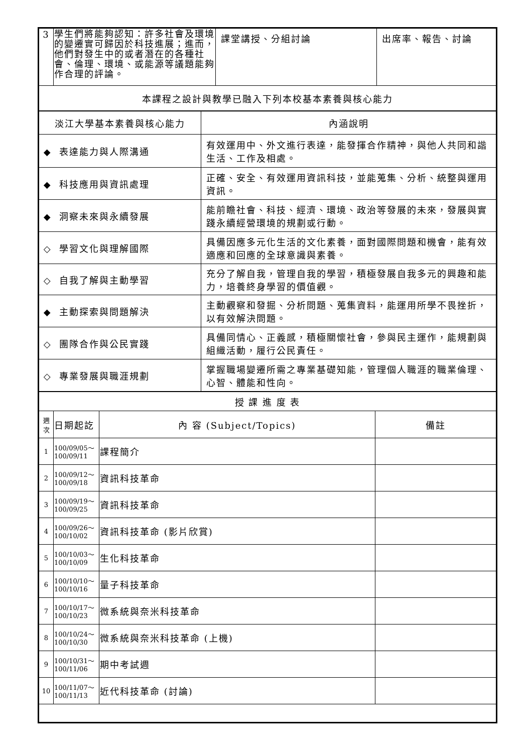| 3 | 學生們將能夠認知：許多社會及環境的變遷實可歸因於科技進展；進而，他們對發生中的或者潛在的各種社會、倫理、環境、或能源等議題能夠作合理的評論。 | 課堂講授、分組討論 | 出席率、報告、討論 |
| 本課程之設計與教學已融入下列本校基本素養與核心能力 | | | |
| 淡江大學基本素養與核心能力 | 內涵說明 |
| ◆ 表達能力與人際溝通 | 有效運用中、外文進行表達，能發揮合作精神，與他人共同和諧生活、工作及相處。 |
| ◆ 科技應用與資訊處理 | 正確、安全、有效運用資訊科技，並能蒐集、分析、統整與運用資訊。 |
| ◆ 洞察未來與永續發展 | 能前瞻社會、科技、經濟、環境、政治等發展的未來，發展與實踐永續經營環境的規劃或行動。 |
| ◇ 學習文化與理解國際 | 具備因應多元化生活的文化素養，面對國際問題和機會，能有效適應和回應的全球意識與素養。 |
| ◇ 自我了解與主動學習 | 充分了解自我，管理自我的學習，積極發展自我多元的興趣和能力，培養終身學習的價值觀。 |
| ◆ 主動探索與問題解決 | 主動觀察和發掘、分析問題、蒐集資料，能運用所學不畏挫折，以有效解決問題。 |
| ◇ 團隊合作與公民實踐 | 具備同情心、正義感，積極關懷社會，參與民主運作，能規劃與組織活動，履行公民責任。 |
| ◇ 專業發展與職涯規劃 | 掌握職場變遷所需之專業基礎知能，管理個人職涯的職業倫理、心智、體能和性向。 |
| 授 課 進 度 表 | | | |
| 週 次 | 日期起訖 | 內 容 (Subject/Topics) | 備註 |
| 1 | 100/09/05～ 100/09/11 | 課程簡介 | |
| 2 | 100/09/12～ 100/09/18 | 資訊科技革命 | |
| 3 | 100/09/19～ 100/09/25 | 資訊科技革命 | |
| 4 | 100/09/26～ 100/10/02 | 資訊科技革命 (影片欣賞) | |
| 5 | 100/10/03～ 100/10/09 | 生化科技革命 | |
| 6 | 100/10/10～ 100/10/16 | 量子科技革命 | |
| 7 | 100/10/17～ 100/10/23 | 微系統與奈米科技革命 | |
| 8 | 100/10/24～ 100/10/30 | 微系統與奈米科技革命 (上機) | |
| 9 | 100/10/31～ 100/11/06 | 期中考試週 | |
| 10 | 100/11/07～ 100/11/13 | 近代科技革命 (討論) | |